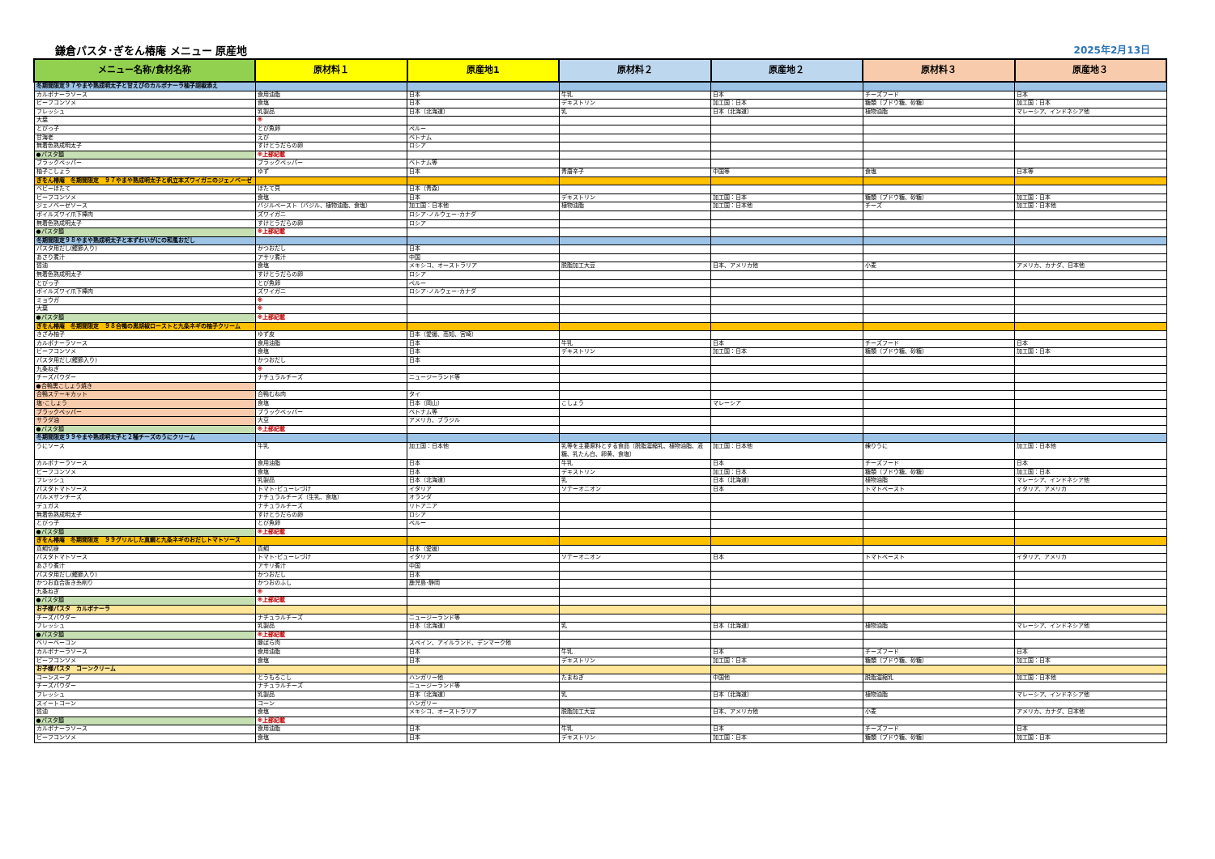鎌倉パスタ･ぎをん椿庵 メニュー 原産地 2025年2月13日
| メニュー名称/食材名称 | 原材料１ | 原産地1 | 原材料２ | 原産地２ | 原材料３ | 原産地３ |
| --- | --- | --- | --- | --- | --- | --- |
| 冬期間限定９７やまや熟成明太子と甘えびのカルボナーラ柚子胡椒添え | | | | | | |
| カルボナーラソース | 食用油脂 | 日本 | 牛乳 | 日本 | チーズフード | 日本 |
| ビーフコンソメ | 食塩 | 日本 | デキストリン | 加工国：日本 | 糖類（ブドウ糖、砂糖） | 加工国：日本 |
| フレッシュ | 乳製品 | 日本（北海道） | 乳 | 日本（北海道） | 植物油脂 | マレーシア、インドネシア他 |
| 大葉 | ※ | | | | | |
| とびっ子 | とび魚卵 | ペルー | | | | |
| 甘海老 | えび | ベトナム | | | | |
| 無着色熟成明太子 | すけとうだらの卵 | ロシア | | | | |
| ●パスタ麺 | ※上部記載 | | | | | |
| ブラックペッパー | ブラックペッパー | ベトナム等 | | | | |
| 柚子こしょう | ゆず | 日本 | 青唐辛子 | 中国等 | 食塩 | 日本等 |
| ぎをん椿庵 冬期間限定 ９７やまや熟成明太子と帆立本ズワイガニのジェノベーゼ | | | | | | |
| ベビーほたて | ほたて貝 | 日本（青森） | | | | |
| ビーフコンソメ | 食塩 | 日本 | デキストリン | 加工国：日本 | 糖類（ブドウ糖、砂糖） | 加工国：日本 |
| ジェノベーゼソース | バジルペースト（バジル、植物油脂、食塩） | 加工国：日本他 | 植物油脂 | 加工国：日本他 | チーズ | 加工国：日本他 |
| ボイルズワイ爪下棒肉 | ズワイガニ | ロシア･ノルウェー･カナダ | | | | |
| 無着色熟成明太子 | すけとうだらの卵 | ロシア | | | | |
| ●パスタ麺 | ※上部記載 | | | | | |
| 冬期間限定９８やまや熟成明太子と本ずわいがにの和風おだし | | | | | | |
| パスタ用だし(鰹節入り) | かつおだし | 日本 | | | | |
| あさり煮汁 | アサリ煮汁 | 中国 | | | | |
| 醤油 | 食塩 | メキシコ、オーストラリア | 脱脂加工大豆 | 日本、アメリカ他 | 小麦 | アメリカ、カナダ、日本他 |
| 無着色熟成明太子 | すけとうだらの卵 | ロシア | | | | |
| とびっ子 | とび魚卵 | ペルー | | | | |
| ボイルズワイ爪下棒肉 | ズワイガニ | ロシア･ノルウェー･カナダ | | | | |
| ミョウガ | ※ | | | | | |
| 大葉 | ※ | | | | | |
| ●パスタ麺 | ※上部記載 | | | | | |
| ぎをん椿庵 冬期間限定 ９８合鴨の黒胡椒ローストと九条ネギの柚子クリーム | | | | | | |
| きざみ柚子 | ゆず皮 | 日本（愛媛、高知、宮崎） | | | | |
| カルボナーラソース | 食用油脂 | 日本 | 牛乳 | 日本 | チーズフード | 日本 |
| ビーフコンソメ | 食塩 | 日本 | デキストリン | 加工国：日本 | 糖類（ブドウ糖、砂糖） | 加工国：日本 |
| パスタ用だし(鰹節入り) | かつおだし | 日本 | | | | |
| 九条ねぎ | ※ | | | | | |
| チーズパウダー | ナチュラルチーズ | ニュージーランド等 | | | | |
| ●合鴨黒こしょう焼き | | | | | | |
| 合鴨ステーキカット | 合鴨むね肉 | タイ | | | | |
| 塩･こしょう | 食塩 | 日本（岡山） | こしょう | マレーシア | | |
| ブラックペッパー | ブラックペッパー | ベトナム等 | | | | |
| サラダ油 | 大豆 | アメリカ、ブラジル | | | | |
| ●パスタ麺 | ※上部記載 | | | | | |
| 冬期間限定９９やまや熟成明太子と２種チーズのうにクリーム | | | | | | |
| うにソース | 牛乳 | 加工国：日本他 | 乳等を主要原料とする食品（脱脂濃縮乳、植物油脂、液糖、乳たん白、卵黄、食塩） | 加工国：日本他 | 練りうに | 加工国：日本他 |
| カルボナーラソース | 食用油脂 | 日本 | 牛乳 | 日本 | チーズフード | 日本 |
| ビーフコンソメ | 食塩 | 日本 | デキストリン | 加工国：日本 | 糖類（ブドウ糖、砂糖） | 加工国：日本 |
| フレッシュ | 乳製品 | 日本（北海道） | 乳 | 日本（北海道） | 植物油脂 | マレーシア、インドネシア他 |
| パスタトマトソース | トマト･ピューレづけ | イタリア | ソテーオニオン | 日本 | トマトペースト | イタリア、アメリカ |
| パルメザンチーズ | ナチュラルチーズ（生乳、食塩） | オランダ | | | | |
| デュガス | ナチュラルチーズ | リトアニア | | | | |
| 無着色熟成明太子 | すけとうだらの卵 | ロシア | | | | |
| とびっ子 | とび魚卵 | ペルー | | | | |
| ●パスタ麺 | ※上部記載 | | | | | |
| ぎをん椿庵 冬期間限定 ９９グリルした真鯛と九条ネギのおだしトマトソース | | | | | | |
| 真鯛切身 | 真鯛 | 日本（愛媛） | | | | |
| パスタトマトソース | トマト･ピューレづけ | イタリア | ソテーオニオン | 日本 | トマトペースト | イタリア、アメリカ |
| あさり煮汁 | アサリ煮汁 | 中国 | | | | |
| パスタ用だし(鰹節入り) | かつおだし | 日本 | | | | |
| かつお血合抜き糸削り | かつおのふし | 鹿児島･静岡 | | | | |
| 九条ねぎ | ※ | | | | | |
| ●パスタ麺 | ※上部記載 | | | | | |
| お子様パスタ カルボナーラ | | | | | | |
| チーズパウダー | ナチュラルチーズ | ニュージーランド等 | | | | |
| フレッシュ | 乳製品 | 日本（北海道） | 乳 | 日本（北海道） | 植物油脂 | マレーシア、インドネシア他 |
| ●パスタ麺 | ※上部記載 | | | | | |
| ベリーベーコン | 豚ばら肉 | スペイン、アイルランド、デンマーク他 | | | | |
| カルボナーラソース | 食用油脂 | 日本 | 牛乳 | 日本 | チーズフード | 日本 |
| ビーフコンソメ | 食塩 | 日本 | デキストリン | 加工国：日本 | 糖類（ブドウ糖、砂糖） | 加工国：日本 |
| お子様パスタ コーンクリーム | | | | | | |
| コーンスープ | とうもろこし | ハンガリー他 | たまねぎ | 中国他 | 脱脂濃縮乳 | 加工国：日本他 |
| チーズパウダー | ナチュラルチーズ | ニュージーランド等 | | | | |
| フレッシュ | 乳製品 | 日本（北海道） | 乳 | 日本（北海道） | 植物油脂 | マレーシア、インドネシア他 |
| スイートコーン | コーン | ハンガリー | | | | |
| 醤油 | 食塩 | メキシコ、オーストラリア | 脱脂加工大豆 | 日本、アメリカ他 | 小麦 | アメリカ、カナダ、日本他 |
| ●パスタ麺 | ※上部記載 | | | | | |
| カルボナーラソース | 食用油脂 | 日本 | 牛乳 | 日本 | チーズフード | 日本 |
| ビーフコンソメ | 食塩 | 日本 | デキストリン | 加工国：日本 | 糖類（ブドウ糖、砂糖） | 加工国：日本 |